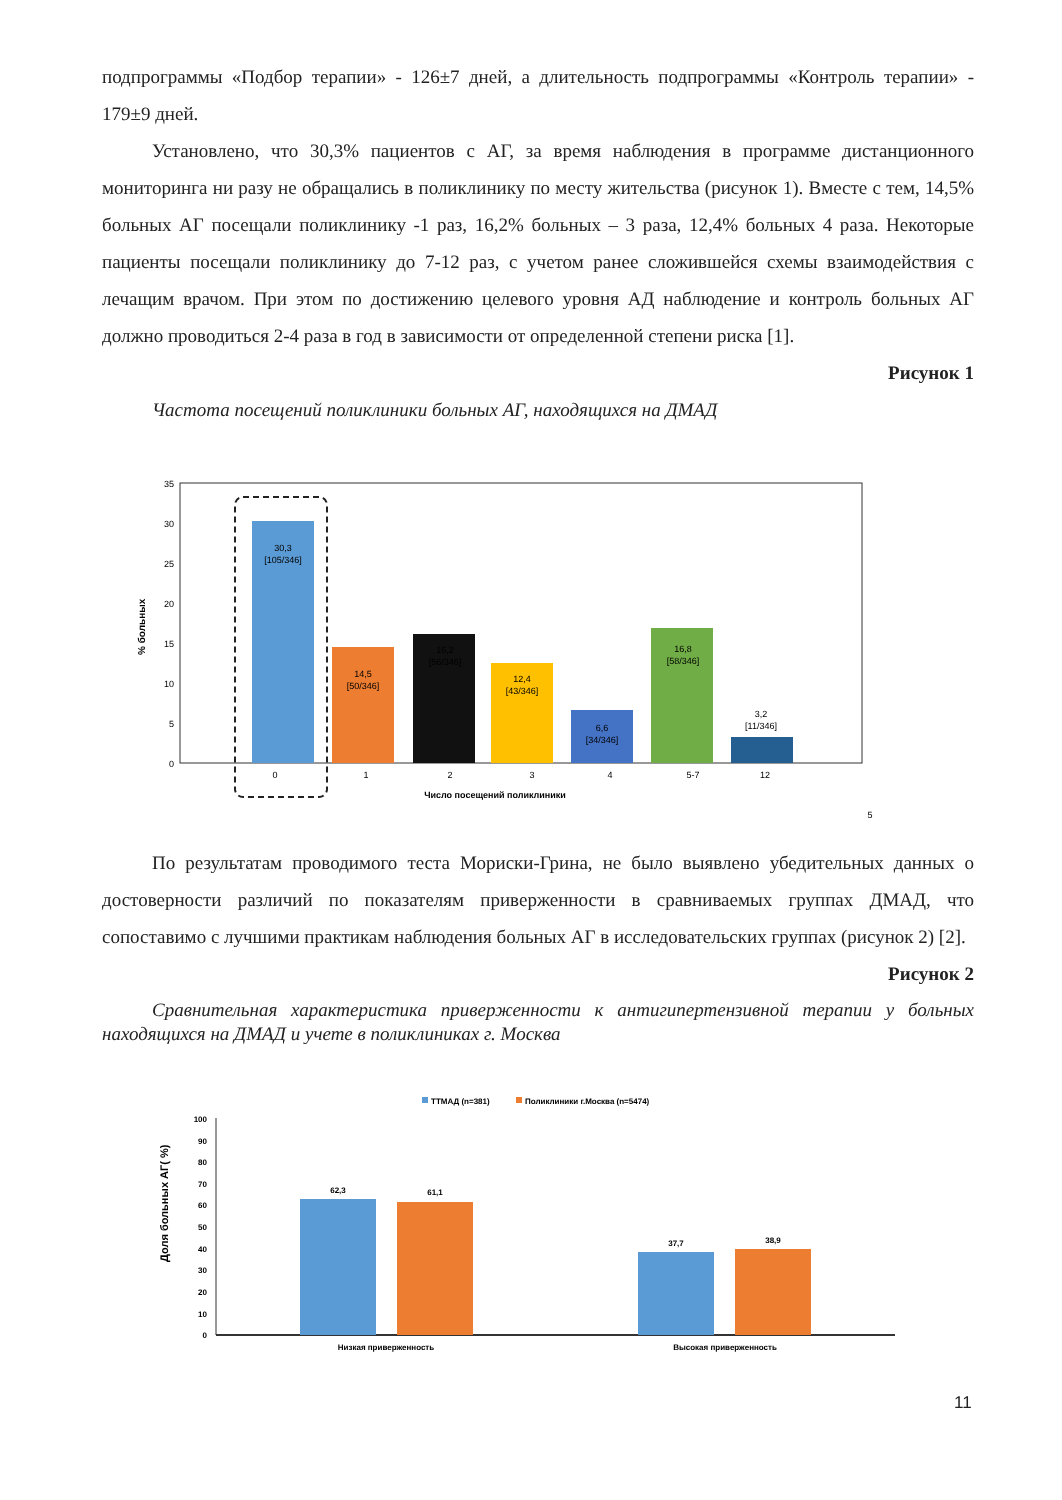подпрограммы «Подбор терапии» - 126±7 дней, а длительность подпрограммы «Контроль терапии» - 179±9 дней.
Установлено, что 30,3% пациентов с АГ, за время наблюдения в программе дистанционного мониторинга ни разу не обращались в поликлинику по месту жительства (рисунок 1). Вместе с тем, 14,5% больных АГ посещали поликлинику -1 раз, 16,2% больных – 3 раза, 12,4% больных 4 раза. Некоторые пациенты посещали поликлинику до 7-12 раз, с учетом ранее сложившейся схемы взаимодействия с лечащим врачом. При этом по достижению целевого уровня АД наблюдение и контроль больных АГ должно проводиться 2-4 раза в год в зависимости от определенной степени риска [1].
Рисунок 1
Частота посещений поликлиники больных АГ, находящихся на ДМАД
% больных
35
30
25
20
15
10
5
0
30,3
[105/346]
14,5
[50/346]
16,2
[56/346]
12,4
[43/346]
6,6
[34/346]
16,8
[58/346]
3,2
[11/346]
0
1
2
3
4
5-7
12
Число посещений поликлиники
5
По результатам проводимого теста Мориски-Грина, не было выявлено убедительных данных о достоверности различий по показателям приверженности в сравниваемых группах ДМАД, что сопоставимо с лучшими практикам наблюдения больных АГ в исследовательских группах (рисунок 2) [2].
Рисунок 2
Сравнительная характеристика приверженности к антигипертензивной терапии у больных находящихся на ДМАД и учете в поликлиниках г. Москва
ТТМАД (n=381)
Поликлиники г.Москва (n=5474)
Доля больных АГ( %)
100
90
80
70
60
50
40
30
20
10
0
62,3
61,1
37,7
38,9
Низкая приверженность
Высокая приверженность
11